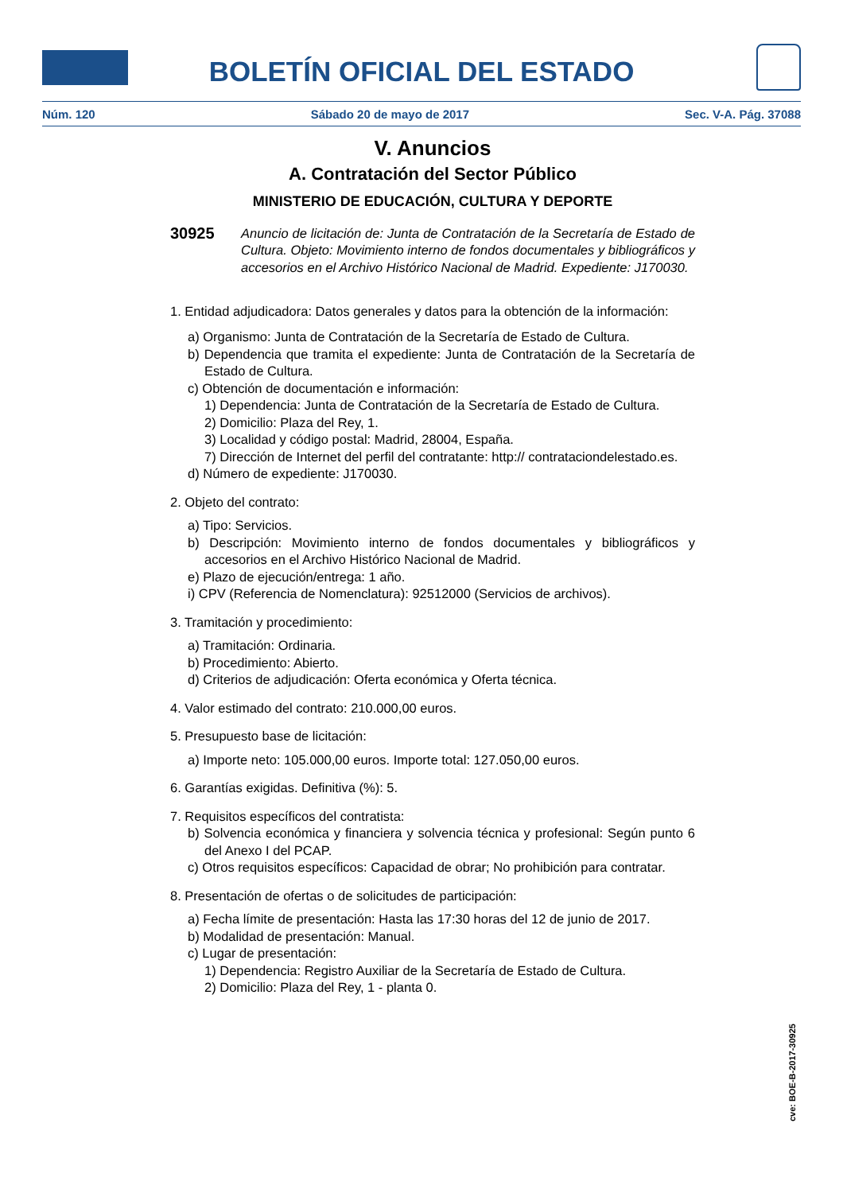BOLETÍN OFICIAL DEL ESTADO
Núm. 120 Sábado 20 de mayo de 2017 Sec. V-A. Pág. 37088
V. Anuncios
A. Contratación del Sector Público
MINISTERIO DE EDUCACIÓN, CULTURA Y DEPORTE
30925
Anuncio de licitación de: Junta de Contratación de la Secretaría de Estado de Cultura. Objeto: Movimiento interno de fondos documentales y bibliográficos y accesorios en el Archivo Histórico Nacional de Madrid. Expediente: J170030.
1. Entidad adjudicadora: Datos generales y datos para la obtención de la información:
a) Organismo: Junta de Contratación de la Secretaría de Estado de Cultura.
b) Dependencia que tramita el expediente: Junta de Contratación de la Secretaría de Estado de Cultura.
c) Obtención de documentación e información:
1) Dependencia: Junta de Contratación de la Secretaría de Estado de Cultura.
2) Domicilio: Plaza del Rey, 1.
3) Localidad y código postal: Madrid, 28004, España.
7) Dirección de Internet del perfil del contratante: http:// contrataciondelestado.es.
d) Número de expediente: J170030.
2. Objeto del contrato:
a) Tipo: Servicios.
b) Descripción: Movimiento interno de fondos documentales y bibliográficos y accesorios en el Archivo Histórico Nacional de Madrid.
e) Plazo de ejecución/entrega: 1 año.
i) CPV (Referencia de Nomenclatura): 92512000 (Servicios de archivos).
3. Tramitación y procedimiento:
a) Tramitación: Ordinaria.
b) Procedimiento: Abierto.
d) Criterios de adjudicación: Oferta económica y Oferta técnica.
4. Valor estimado del contrato: 210.000,00 euros.
5. Presupuesto base de licitación:
a) Importe neto: 105.000,00 euros. Importe total: 127.050,00 euros.
6. Garantías exigidas. Definitiva (%): 5.
7. Requisitos específicos del contratista:
b) Solvencia económica y financiera y solvencia técnica y profesional: Según punto 6 del Anexo I del PCAP.
c) Otros requisitos específicos: Capacidad de obrar; No prohibición para contratar.
8. Presentación de ofertas o de solicitudes de participación:
a) Fecha límite de presentación: Hasta las 17:30 horas del 12 de junio de 2017.
b) Modalidad de presentación: Manual.
c) Lugar de presentación:
1) Dependencia: Registro Auxiliar de la Secretaría de Estado de Cultura.
2) Domicilio: Plaza del Rey, 1 - planta 0.
cve: BOE-B-2017-30925